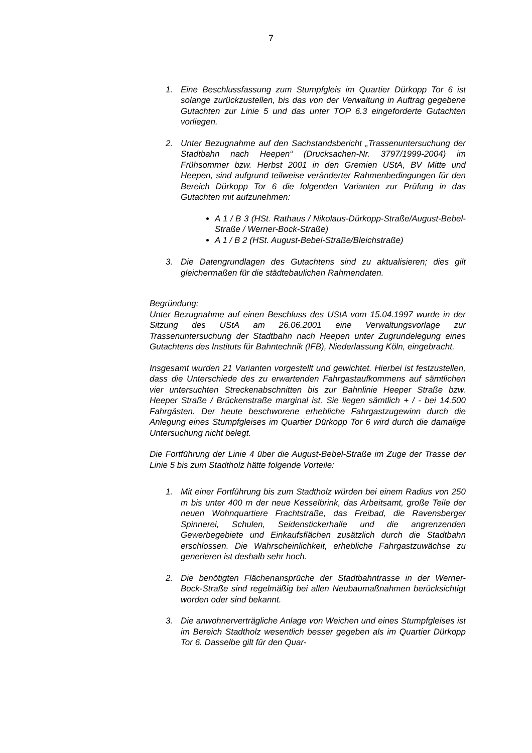7
1. Eine Beschlussfassung zum Stumpfgleis im Quartier Dürkopp Tor 6 ist solange zurückzustellen, bis das von der Verwaltung in Auftrag gegebene Gutachten zur Linie 5 und das unter TOP 6.3 eingeforderte Gutachten vorliegen.
2. Unter Bezugnahme auf den Sachstandsbericht „Trassenuntersuchung der Stadtbahn nach Heepen“ (Drucksachen-Nr. 3797/1999-2004) im Frühsommer bzw. Herbst 2001 in den Gremien UStA, BV Mitte und Heepen, sind aufgrund teilweise veränderter Rahmenbedingungen für den Bereich Dürkopp Tor 6 die folgenden Varianten zur Prüfung in das Gutachten mit aufzunehmen:
A 1 / B 3 (HSt. Rathaus / Nikolaus-Dürkopp-Straße/August-Bebel-Straße / Werner-Bock-Straße)
A 1 / B 2 (HSt. August-Bebel-Straße/Bleichstraße)
3. Die Datengrundlagen des Gutachtens sind zu aktualisieren; dies gilt gleichermaßen für die städtebaulichen Rahmendaten.
Begründung:
Unter Bezugnahme auf einen Beschluss des UStA vom 15.04.1997 wurde in der Sitzung des UStA am 26.06.2001 eine Verwaltungsvorlage zur Trassenuntersuchung der Stadtbahn nach Heepen unter Zugrundelegung eines Gutachtens des Instituts für Bahntechnik (IFB), Niederlassung Köln, eingebracht.
Insgesamt wurden 21 Varianten vorgestellt und gewichtet. Hierbei ist festzustellen, dass die Unterschiede des zu erwartenden Fahrgastaufkommens auf sämtlichen vier untersuchten Streckenabschnitten bis zur Bahnlinie Heeper Straße bzw. Heeper Straße / Brückenstraße marginal ist. Sie liegen sämtlich + / - bei 14.500 Fahrgästen. Der heute beschworene erhebliche Fahrgastzugewinn durch die Anlegung eines Stumpfgleises im Quartier Dürkopp Tor 6 wird durch die damalige Untersuchung nicht belegt.
Die Fortführung der Linie 4 über die August-Bebel-Straße im Zuge der Trasse der Linie 5 bis zum Stadtholz hätte folgende Vorteile:
1. Mit einer Fortführung bis zum Stadtholz würden bei einem Radius von 250 m bis unter 400 m der neue Kesselbrink, das Arbeitsamt, große Teile der neuen Wohnquartiere Frachtstraße, das Freibad, die Ravensberger Spinnerei, Schulen, Seidenstickerhalle und die angrenzenden Gewerbegebiete und Einkaufsflächen zusätzlich durch die Stadtbahn erschlossen. Die Wahrscheinlichkeit, erhebliche Fahrgastzuwächse zu generieren ist deshalb sehr hoch.
2. Die benötigten Flächenansprüche der Stadtbahntrasse in der Werner-Bock-Straße sind regelmäßig bei allen Neubaumaßnahmen berücksichtigt worden oder sind bekannt.
3. Die anwohnerverträgliche Anlage von Weichen und eines Stumpfgleises ist im Bereich Stadtholz wesentlich besser gegeben als im Quartier Dürkopp Tor 6. Dasselbe gilt für den Quar-